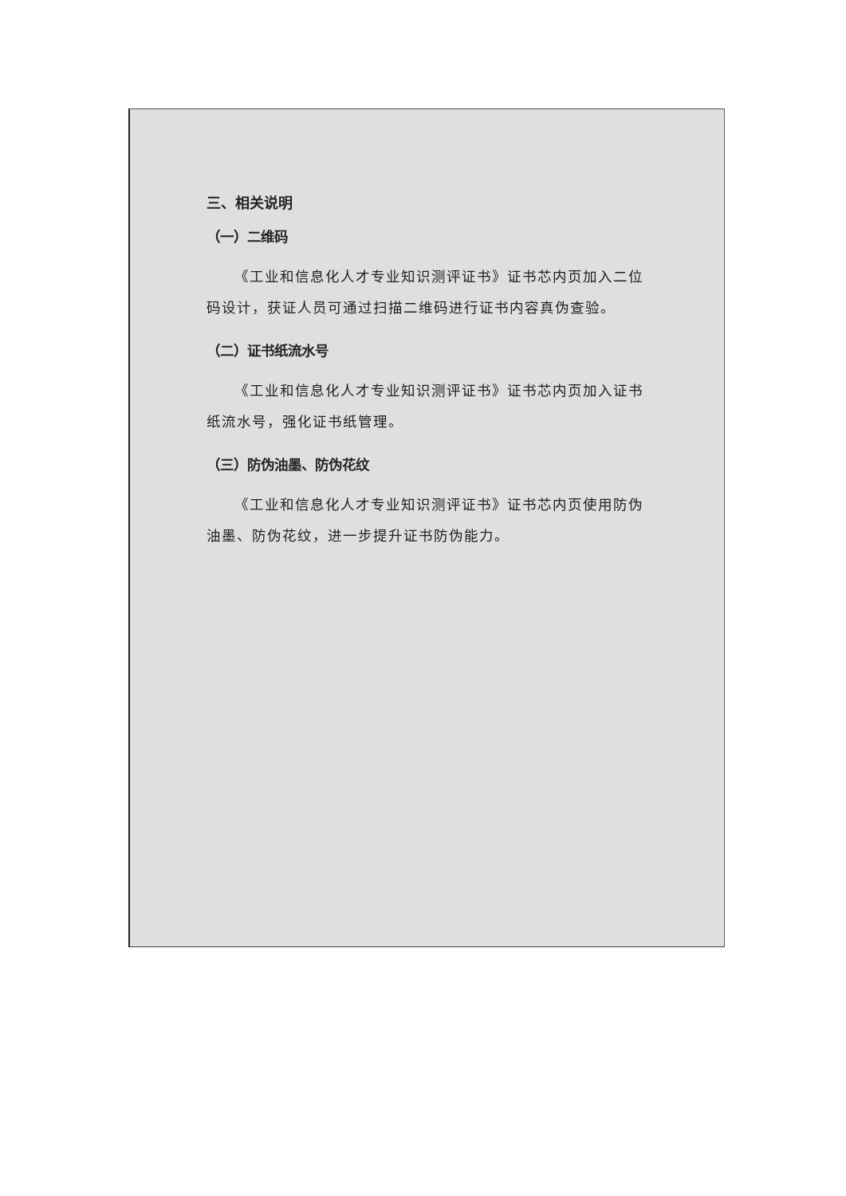三、相关说明
（一）二维码
《工业和信息化人才专业知识测评证书》证书芯内页加入二位码设计，获证人员可通过扫描二维码进行证书内容真伪查验。
（二）证书纸流水号
《工业和信息化人才专业知识测评证书》证书芯内页加入证书纸流水号，强化证书纸管理。
（三）防伪油墨、防伪花纹
《工业和信息化人才专业知识测评证书》证书芯内页使用防伪油墨、防伪花纹，进一步提升证书防伪能力。